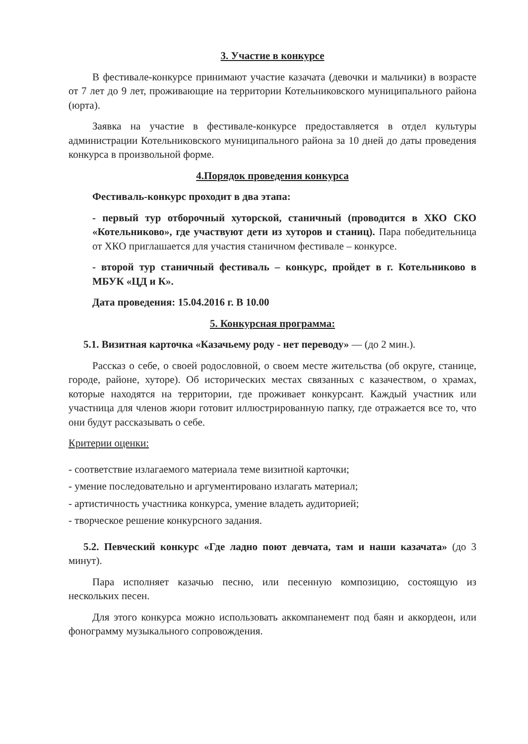3. Участие в конкурсе
В фестивале-конкурсе принимают участие казачата (девочки и мальчики) в возрасте от 7 лет до 9 лет, проживающие на территории Котельниковского муниципального района (юрта).
Заявка на участие в фестивале-конкурсе предоставляется в отдел культуры администрации Котельниковского муниципального района за 10 дней до даты проведения конкурса в произвольной форме.
4.Порядок проведения конкурса
Фестиваль-конкурс проходит в два этапа:
- первый тур отборочный хуторской, станичный (проводится в ХКО СКО «Котельниково», где участвуют дети из хуторов и станиц). Пара победительница от ХКО приглашается для участия станичном фестивале – конкурсе.
- второй тур станичный фестиваль – конкурс, пройдет в г. Котельниково в МБУК «ЦД и К».
Дата проведения: 15.04.2016 г. В 10.00
5. Конкурсная программа:
5.1. Визитная карточка «Казачьему роду - нет переводу» — (до 2 мин.).
Рассказ о себе, о своей родословной, о своем месте жительства (об округе, станице, городе, районе, хуторе). Об исторических местах связанных с казачеством, о храмах, которые находятся на территории, где проживает конкурсант. Каждый участник или участница для членов жюри готовит иллюстрированную папку, где отражается все то, что они будут рассказывать о себе.
Критерии оценки:
- соответствие излагаемого материала теме визитной карточки;
- умение последовательно и аргументировано излагать материал;
- артистичность участника конкурса, умение владеть аудиторией;
- творческое решение конкурсного задания.
5.2. Певческий конкурс «Где ладно поют девчата, там и наши казачата» (до 3 минут).
Пара исполняет казачью песню, или песенную композицию, состоящую из нескольких песен.
Для этого конкурса можно использовать аккомпанемент под баян и аккордеон, или фонограмму музыкального сопровождения.